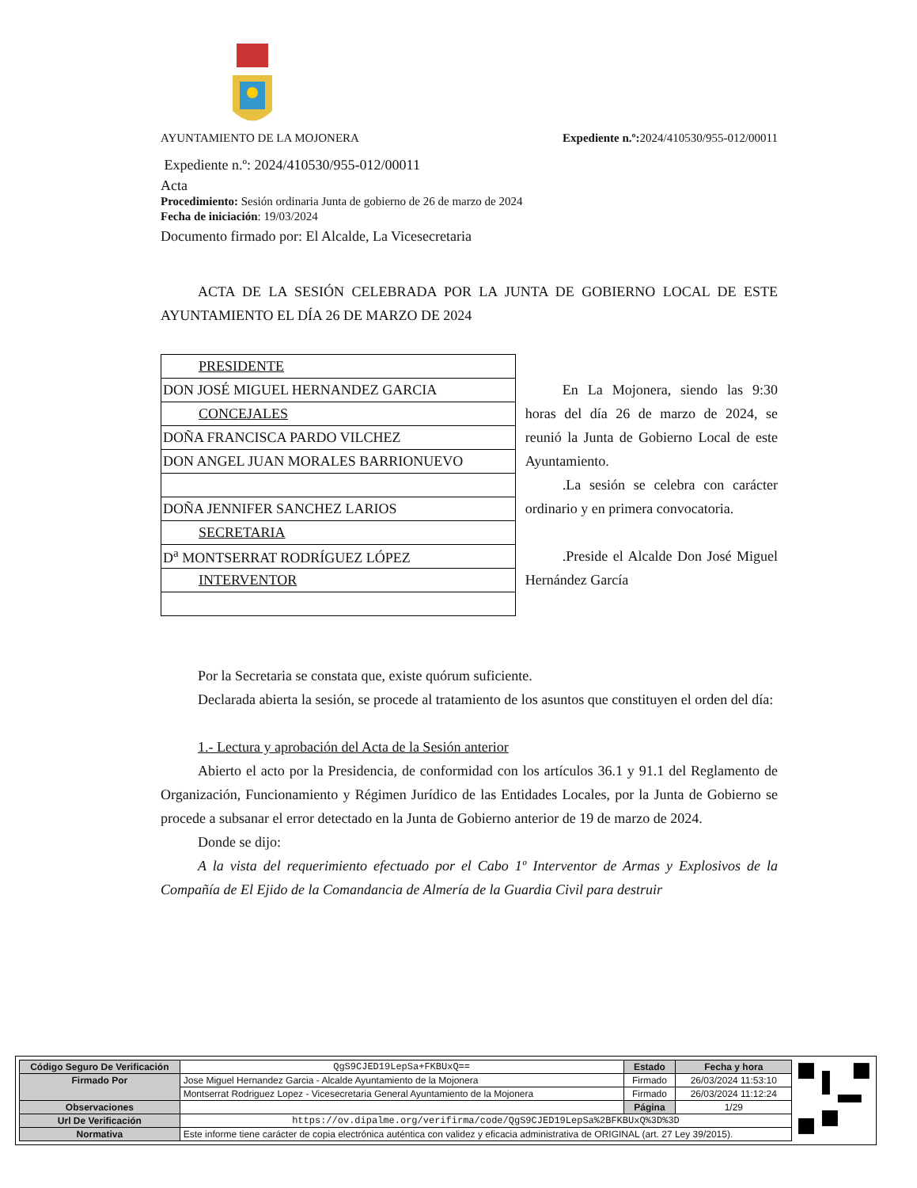AYUNTAMIENTO DE LA MOJONERA Expediente n.º: 2024/410530/955-012/00011
Expediente n.º: 2024/410530/955-012/00011
Acta
Procedimiento: Sesión ordinaria Junta de gobierno de 26 de marzo de 2024
Fecha de iniciación: 19/03/2024
Documento firmado por: El Alcalde, La Vicesecretaria
ACTA DE LA SESIÓN CELEBRADA POR LA JUNTA DE GOBIERNO LOCAL DE ESTE AYUNTAMIENTO EL DÍA 26 DE MARZO DE 2024
| PRESIDENTE |
| DON JOSÉ MIGUEL HERNANDEZ GARCIA |
| CONCEJALES |
| DOÑA FRANCISCA PARDO VILCHEZ |
| DON ANGEL JUAN MORALES BARRIONUEVO |
| DOÑA JENNIFER SANCHEZ LARIOS |
| SECRETARIA |
| D<sup>a</sup> MONTSERRAT RODRÍGUEZ LÓPEZ |
| INTERVENTOR |
En La Mojonera, siendo las 9:30 horas del día 26 de marzo de 2024, se reunió la Junta de Gobierno Local de este Ayuntamiento.
.La sesión se celebra con carácter ordinario y en primera convocatoria.
.Preside el Alcalde Don José Miguel Hernández García
Por la Secretaria se constata que, existe quórum suficiente.
Declarada abierta la sesión, se procede al tratamiento de los asuntos que constituyen el orden del día:
1.- Lectura y aprobación del Acta de la Sesión anterior
Abierto el acto por la Presidencia, de conformidad con los artículos 36.1 y 91.1 del Reglamento de Organización, Funcionamiento y Régimen Jurídico de las Entidades Locales, por la Junta de Gobierno se procede a subsanar el error detectado en la Junta de Gobierno anterior de 19 de marzo de 2024.
Donde se dijo:
A la vista del requerimiento efectuado por el Cabo 1º Interventor de Armas y Explosivos de la Compañía de El Ejido de la Comandancia de Almería de la Guardia Civil para destruir
| Código Seguro De Verificación | QgS9CJED19LepSa+FKBUxQ== | Estado | Fecha y hora |
| Firmado Por | Jose Miguel Hernandez Garcia - Alcalde Ayuntamiento de la Mojonera | Firmado | 26/03/2024 11:53:10 |
| | Montserrat Rodriguez Lopez - Vicesecretaria General Ayuntamiento de la Mojonera | Firmado | 26/03/2024 11:12:24 |
| Observaciones | | Página | 1/29 |
| Url De Verificación | https://ov.dipalme.org/verifirma/code/QgS9CJED19LepSa%2BFKBUxQ%3D%3D | | |
| Normativa | Este informe tiene carácter de copia electrónica auténtica con validez y eficacia administrativa de ORIGINAL (art. 27 Ley 39/2015). | | |